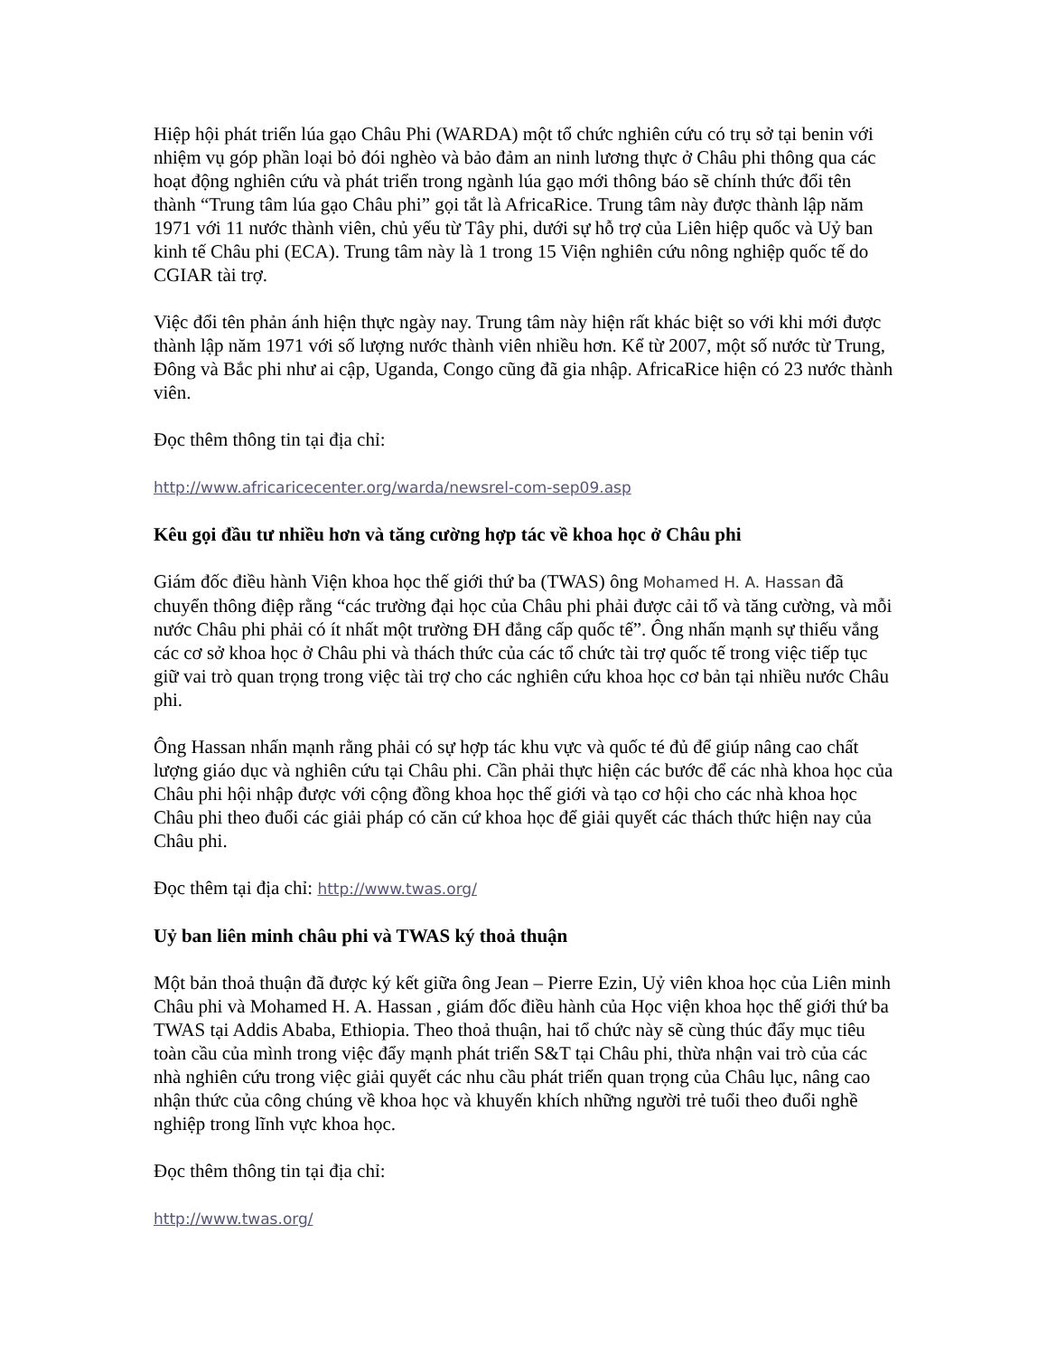Hiệp hội phát triển lúa gạo Châu Phi (WARDA) một tổ chức nghiên cứu có trụ sở tại benin với nhiệm vụ góp phần loại bỏ đói nghèo và bảo đảm an ninh lương thực ở Châu phi thông qua các hoạt động nghiên cứu và phát triển trong ngành lúa gạo mới thông báo sẽ chính thức đổi tên thành “Trung tâm lúa gạo Châu phi” gọi tắt là AfricaRice. Trung tâm này được thành lập năm 1971 với 11 nước thành viên, chủ yếu từ Tây phi, dưới sự hỗ trợ của Liên hiệp quốc và Uỷ ban kinh tế Châu phi (ECA). Trung tâm này là 1 trong 15 Viện nghiên cứu nông nghiệp quốc tế do CGIAR tài trợ.
Việc đổi tên phản ánh hiện thực ngày nay. Trung tâm này hiện rất khác biệt so với khi mới được thành lập năm 1971 với số lượng nước thành viên nhiều hơn. Kể từ 2007, một số nước từ Trung, Đông và Bắc phi như ai cập, Uganda, Congo cũng đã gia nhập. AfricaRice hiện có 23 nước thành viên.
Đọc thêm thông tin tại địa chỉ:
http://www.africaricecenter.org/warda/newsrel-com-sep09.asp
Kêu gọi đầu tư nhiều hơn và tăng cường hợp tác về khoa học ở Châu phi
Giám đốc điều hành Viện khoa học thế giới thứ ba (TWAS) ông Mohamed H. A. Hassan đã chuyển thông điệp rằng “các trường đại học của Châu phi phải được cải tổ và tăng cường, và mỗi nước Châu phi phải có ít nhất một trường ĐH đẳng cấp quốc tế”. Ông nhấn mạnh sự thiếu vắng các cơ sở khoa học ở Châu phi và thách thức của các tổ chức tài trợ quốc tế trong việc tiếp tục giữ vai trò quan trọng trong việc tài trợ cho các nghiên cứu khoa học cơ bản tại nhiều nước Châu phi.
Ông Hassan nhấn mạnh rằng phải có sự hợp tác khu vực và quốc té đủ để giúp nâng cao chất lượng giáo dục và nghiên cứu tại Châu phi. Cần phải thực hiện các bước để các nhà khoa học của Châu phi hội nhập được với cộng đồng khoa học thế giới và tạo cơ hội cho các nhà khoa học Châu phi theo đuổi các giải pháp có căn cứ khoa học để giải quyết các thách thức hiện nay của Châu phi.
Đọc thêm tại địa chỉ: http://www.twas.org/
Uỷ ban liên minh châu phi và TWAS ký thoả thuận
Một bản thoả thuận đã được ký kết giữa ông Jean – Pierre Ezin, Uỷ viên khoa học của Liên minh Châu phi và Mohamed H. A. Hassan , giám đốc điều hành của Học viện khoa học thế giới thứ ba TWAS tại Addis Ababa, Ethiopia. Theo thoả thuận, hai tổ chức này sẽ cùng thúc đẩy mục tiêu toàn cầu của mình trong việc đẩy mạnh phát triển S&T tại Châu phi, thừa nhận vai trò của các nhà nghiên cứu trong việc giải quyết các nhu cầu phát triển quan trọng của Châu lục, nâng cao nhận thức của công chúng về khoa học và khuyến khích những người trẻ tuổi theo đuổi nghề nghiệp trong lĩnh vực khoa học.
Đọc thêm thông tin tại địa chỉ:
http://www.twas.org/